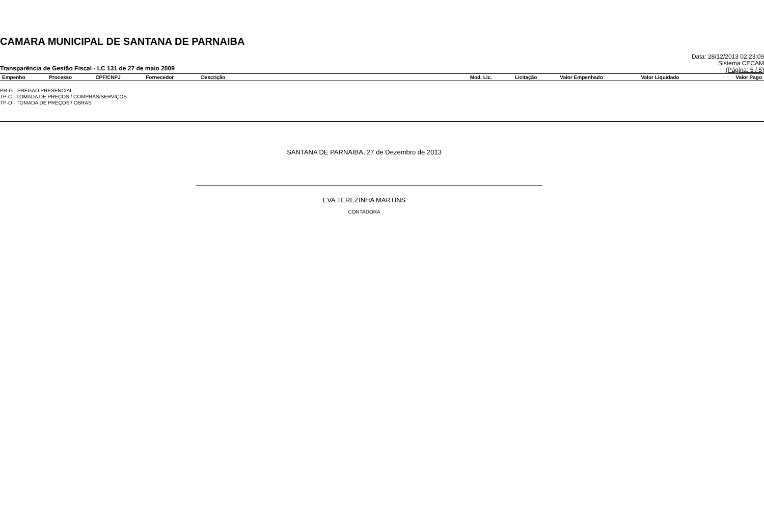CAMARA MUNICIPAL DE SANTANA DE PARNAIBA
Transparência de Gestão Fiscal - LC 131 de 27 de maio 2009
Data: 28/12/2013 02:23:09
Sistema CECAM
(Página: 5 / 5)
| Empenho | Processo | CPF/CNPJ | Fornecedor | Descrição | Mod. Lic. | Licitação | Valor Empenhado | Valor Liquidado | Valor Pago |
| --- | --- | --- | --- | --- | --- | --- | --- | --- | --- |
PR-G - PREGAO PRESENCIAL
TP-C - TOMADA DE PREÇOS / COMPRAS/SERVIÇOS
TP-O - TOMADA DE PREÇOS / OBRAS
SANTANA DE PARNAIBA, 27 de Dezembro de 2013
EVA TEREZINHA MARTINS
CONTADORA